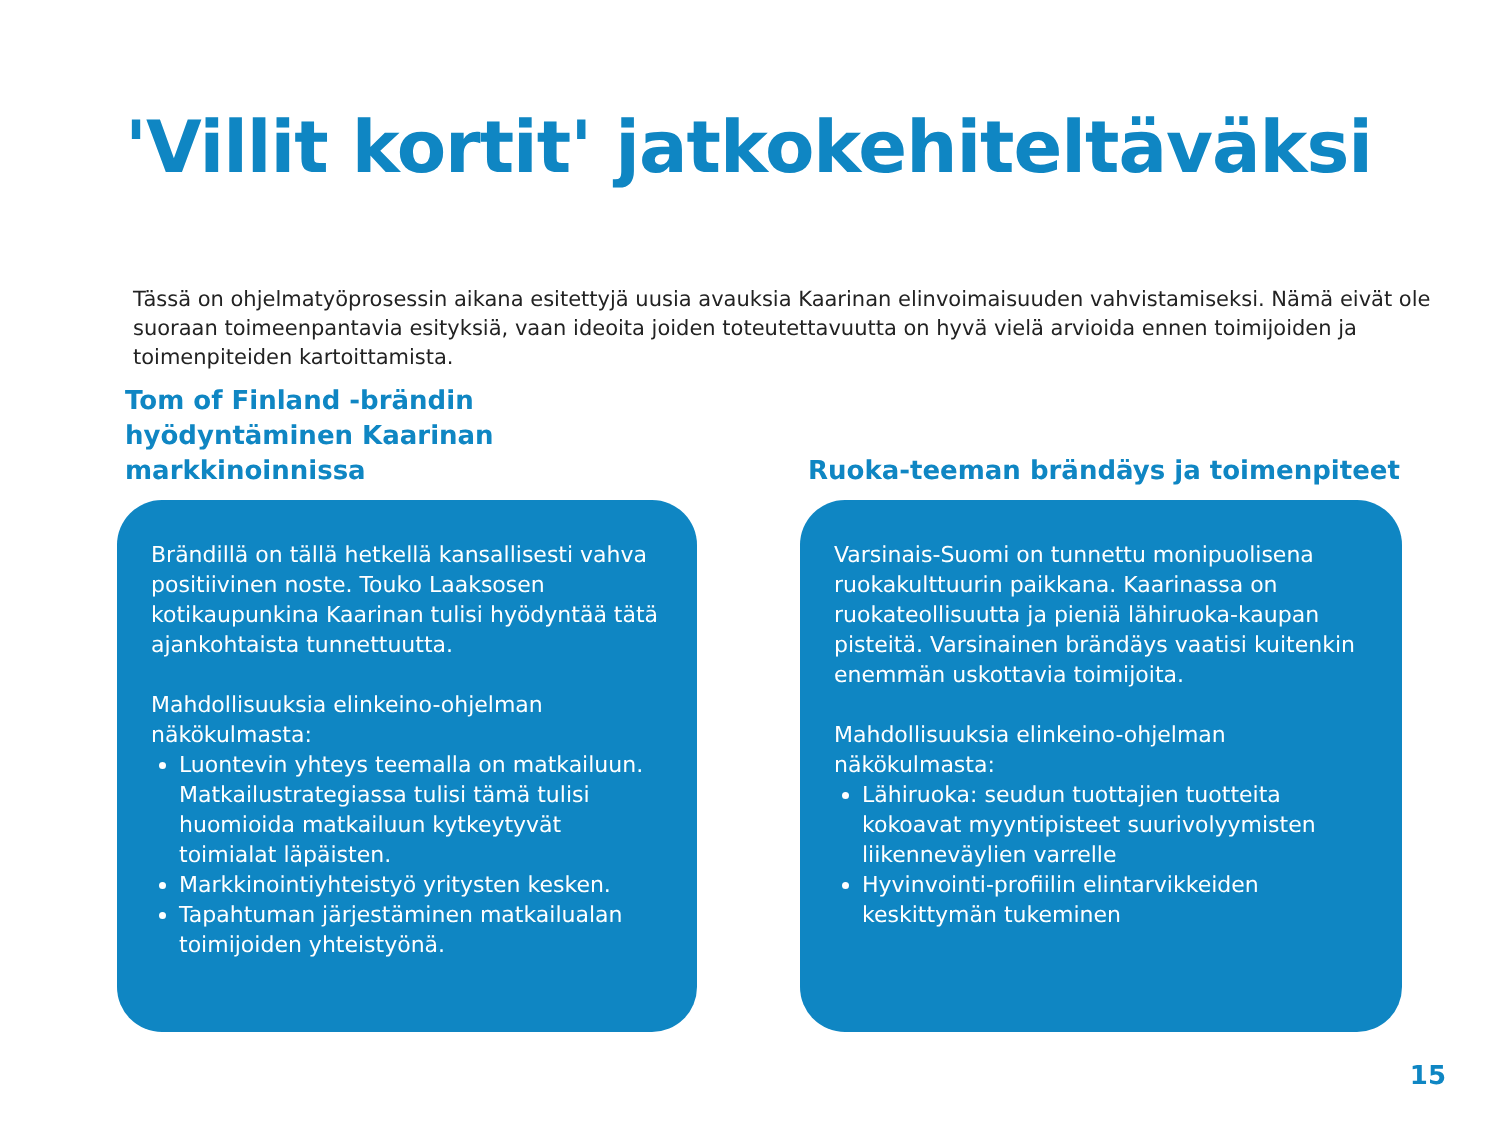'Villit kortit' jatkokehiteltäväksi
Tässä on ohjelmatyöprosessin aikana esitettyjä uusia avauksia Kaarinan elinvoimaisuuden vahvistamiseksi. Nämä eivät ole suoraan toimeenpantavia esityksiä, vaan ideoita joiden toteutettavuutta on hyvä vielä arvioida ennen toimijoiden ja toimenpiteiden kartoittamista.
Tom of Finland -brändin hyödyntäminen Kaarinan markkinoinnissa
Brändillä on tällä hetkellä kansallisesti vahva positiivinen noste. Touko Laaksosen kotikaupunkina Kaarinan tulisi hyödyntää tätä ajankohtaista tunnettuutta.
Mahdollisuuksia elinkeino-ohjelman näkökulmasta:
Luontevin yhteys teemalla on matkailuun. Matkailustrategiassa tulisi tämä tulisi huomioida matkailuun kytkeytyvät toimialat läpäisten.
Markkinointiyhteistyö yritysten kesken.
Tapahtuman järjestäminen matkailualan toimijoiden yhteistyönä.
Ruoka-teeman brändäys ja toimenpiteet
Varsinais-Suomi on tunnettu monipuolisena ruokakulttuurin paikkana. Kaarinassa on ruokateollisuutta ja pieniä lähiruoka-kaupan pisteitä. Varsinainen brändäys vaatisi kuitenkin enemmän uskottavia toimijoita.
Mahdollisuuksia elinkeino-ohjelman näkökulmasta:
Lähiruoka: seudun tuottajien tuotteita kokoavat myyntipisteet suurivolyymisten liikenneväylien varrelle
Hyvinvointi-profiilin elintarvikkeiden keskittymän tukeminen
15